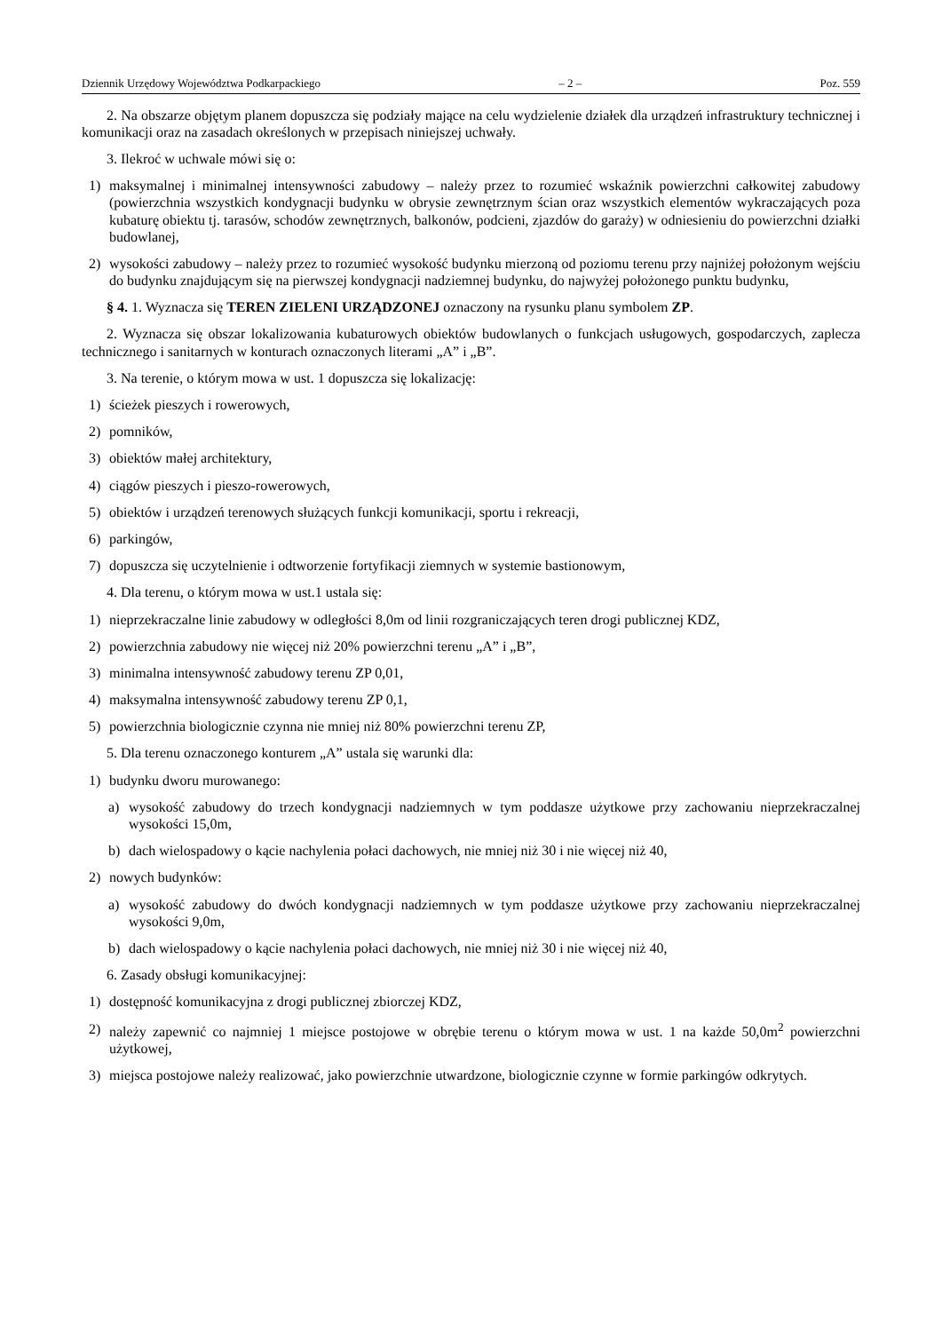Dziennik Urzędowy Województwa Podkarpackiego – 2 – Poz. 559
2. Na obszarze objętym planem dopuszcza się podziały mające na celu wydzielenie działek dla urządzeń infrastruktury technicznej i komunikacji oraz na zasadach określonych w przepisach niniejszej uchwały.
3. Ilekroć w uchwale mówi się o:
1) maksymalnej i minimalnej intensywności zabudowy – należy przez to rozumieć wskaźnik powierzchni całkowitej zabudowy (powierzchnia wszystkich kondygnacji budynku w obrysie zewnętrznym ścian oraz wszystkich elementów wykraczających poza kubaturę obiektu tj. tarasów, schodów zewnętrznych, balkonów, podcieni, zjazdów do garaży) w odniesieniu do powierzchni działki budowlanej,
2) wysokości zabudowy – należy przez to rozumieć wysokość budynku mierzoną od poziomu terenu przy najniżej położonym wejściu do budynku znajdującym się na pierwszej kondygnacji nadziemnej budynku, do najwyżej położonego punktu budynku,
§ 4. 1. Wyznacza się TEREN ZIELENI URZĄDZONEJ oznaczony na rysunku planu symbolem ZP.
2. Wyznacza się obszar lokalizowania kubaturowych obiektów budowlanych o funkcjach usługowych, gospodarczych, zaplecza technicznego i sanitarnych w konturach oznaczonych literami „A” i „B”.
3. Na terenie, o którym mowa w ust. 1 dopuszcza się lokalizację:
1) ścieżek pieszych i rowerowych,
2) pomników,
3) obiektów małej architektury,
4) ciągów pieszych i pieszo-rowerowych,
5) obiektów i urządzeń terenowych służących funkcji komunikacji, sportu i rekreacji,
6) parkingów,
7) dopuszcza się uczytelnienie i odtworzenie fortyfikacji ziemnych w systemie bastionowym,
4. Dla terenu, o którym mowa w ust.1 ustala się:
1) nieprzekraczalne linie zabudowy w odległości 8,0m od linii rozgraniczających teren drogi publicznej KDZ,
2) powierzchnia zabudowy nie więcej niż 20% powierzchni terenu „A” i „B”,
3) minimalna intensywność zabudowy terenu ZP 0,01,
4) maksymalna intensywność zabudowy terenu ZP 0,1,
5) powierzchnia biologicznie czynna nie mniej niż 80% powierzchni terenu ZP,
5. Dla terenu oznaczonego konturem „A” ustala się warunki dla:
1) budynku dworu murowanego:
a) wysokość zabudowy do trzech kondygnacji nadziemnych w tym poddasze użytkowe przy zachowaniu nieprzekraczalnej wysokości 15,0m,
b) dach wielospadowy o kącie nachylenia połaci dachowych, nie mniej niż 30 i nie więcej niż 40,
2) nowych budynków:
a) wysokość zabudowy do dwóch kondygnacji nadziemnych w tym poddasze użytkowe przy zachowaniu nieprzekraczalnej wysokości 9,0m,
b) dach wielospadowy o kącie nachylenia połaci dachowych, nie mniej niż 30 i nie więcej niż 40,
6. Zasady obsługi komunikacyjnej:
1) dostępność komunikacyjna z drogi publicznej zbiorczej KDZ,
2) należy zapewnić co najmniej 1 miejsce postojowe w obrębie terenu o którym mowa w ust. 1 na każde 50,0m<sup>2</sup> powierzchni użytkowej,
3) miejsca postojowe należy realizować, jako powierzchnie utwardzone, biologicznie czynne w formie parkingów odkrytych.